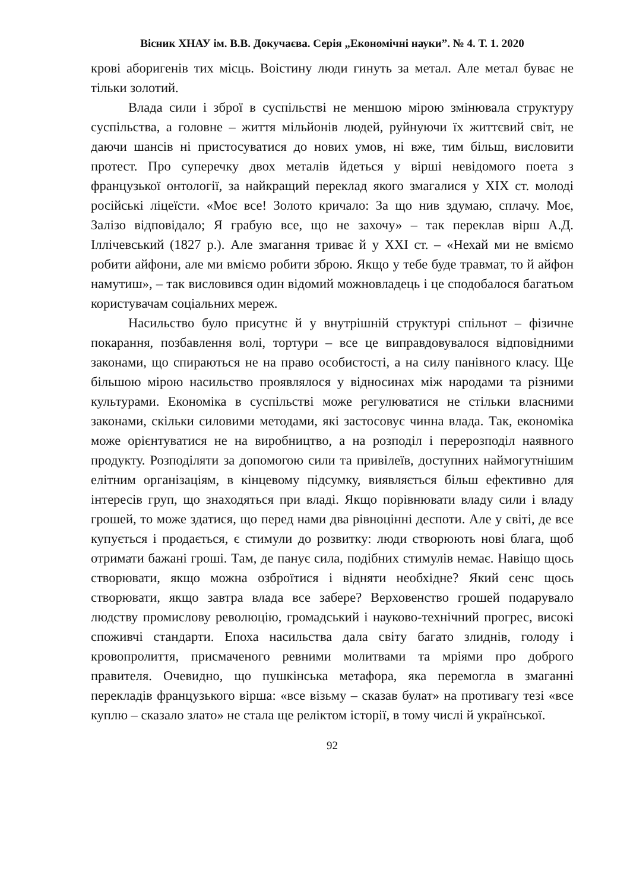Вісник ХНАУ ім. В.В. Докучаєва. Серія „Економічні науки”. № 4. Т. 1. 2020
крові аборигенів тих місць. Воістину люди гинуть за метал. Але метал буває не тільки золотий.
Влада сили і зброї в суспільстві не меншою мірою змінювала структуру суспільства, а головне – життя мільйонів людей, руйнуючи їх життєвий світ, не даючи шансів ні пристосуватися до нових умов, ні вже, тим більш, висловити протест. Про суперечку двох металів йдеться у вірші невідомого поета з французької онтології, за найкращий переклад якого змагалися у XIX ст. молоді російські ліцеїсти. «Моє все! Золото кричало: За що нив здумаю, сплачу. Моє, Залізо відповідало; Я грабую все, що не захочу» – так переклав вірш А.Д. Іллічевський (1827 р.). Але змагання триває й у XXI ст. – «Нехай ми не вміємо робити айфони, але ми вміємо робити зброю. Якщо у тебе буде травмат, то й айфон намутиш», – так висловився один відомий можновладець і це сподобалося багатьом користувачам соціальних мереж.
Насильство було присутнє й у внутрішній структурі спільнот – фізичне покарання, позбавлення волі, тортури – все це виправдовувалося відповідними законами, що спираються не на право особистості, а на силу панівного класу. Ще більшою мірою насильство проявлялося у відносинах між народами та різними культурами. Економіка в суспільстві може регулюватися не стільки власними законами, скільки силовими методами, які застосовує чинна влада. Так, економіка може орієнтуватися не на виробництво, а на розподіл і перерозподіл наявного продукту. Розподіляти за допомогою сили та привілеїв, доступних наймогутнішим елітним організаціям, в кінцевому підсумку, виявляється більш ефективно для інтересів груп, що знаходяться при владі. Якщо порівнювати владу сили і владу грошей, то може здатися, що перед нами два рівноцінні деспоти. Але у світі, де все купується і продається, є стимули до розвитку: люди створюють нові блага, щоб отримати бажані гроші. Там, де панує сила, подібних стимулів немає. Навіщо щось створювати, якщо можна озброїтися і відняти необхідне? Який сенс щось створювати, якщо завтра влада все забере? Верховенство грошей подарувало людству промислову революцію, громадський і науково-технічний прогрес, високі споживчі стандарти. Епоха насильства дала світу багато злиднів, голоду і кровопролиття, присмаченого ревними молитвами та мріями про доброго правителя. Очевидно, що пушкінська метафора, яка перемогла в змаганні перекладів французького вірша: «все візьму – сказав булат» на противагу тезі «все куплю – сказало злато» не стала ще реліктом історії, в тому числі й української.
92